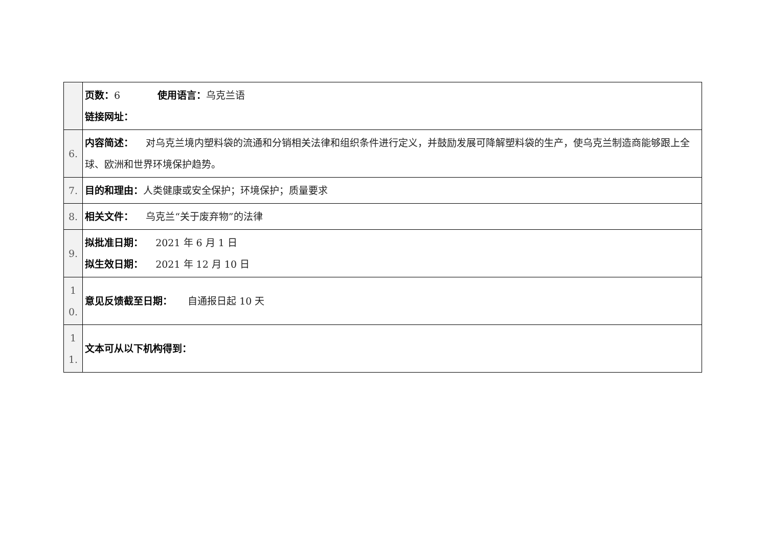| | 页数： 6 使用语言： 乌克兰语 链接网址： |
| 6. | 内容简述： 对乌克兰境内塑料袋的流通和分销相关法律和组织条件进行定义，并鼓励发展可降解塑料袋的生产，使乌克兰制造商能够跟上全球、欧洲和世界环境保护趋势。 |
| 7. | 目的和理由： 人类健康或安全保护；环境保护；质量要求 |
| 8. | 相关文件： 乌克兰“关于废弃物”的法律 |
| 9. | 拟批准日期： 2021 年 6 月 1 日 拟生效日期： 2021 年 12 月 10 日 |
| 1 0. | 意见反馈截至日期： 自通报日起 10 天 |
| 1 1. | 文本可从以下机构得到： |